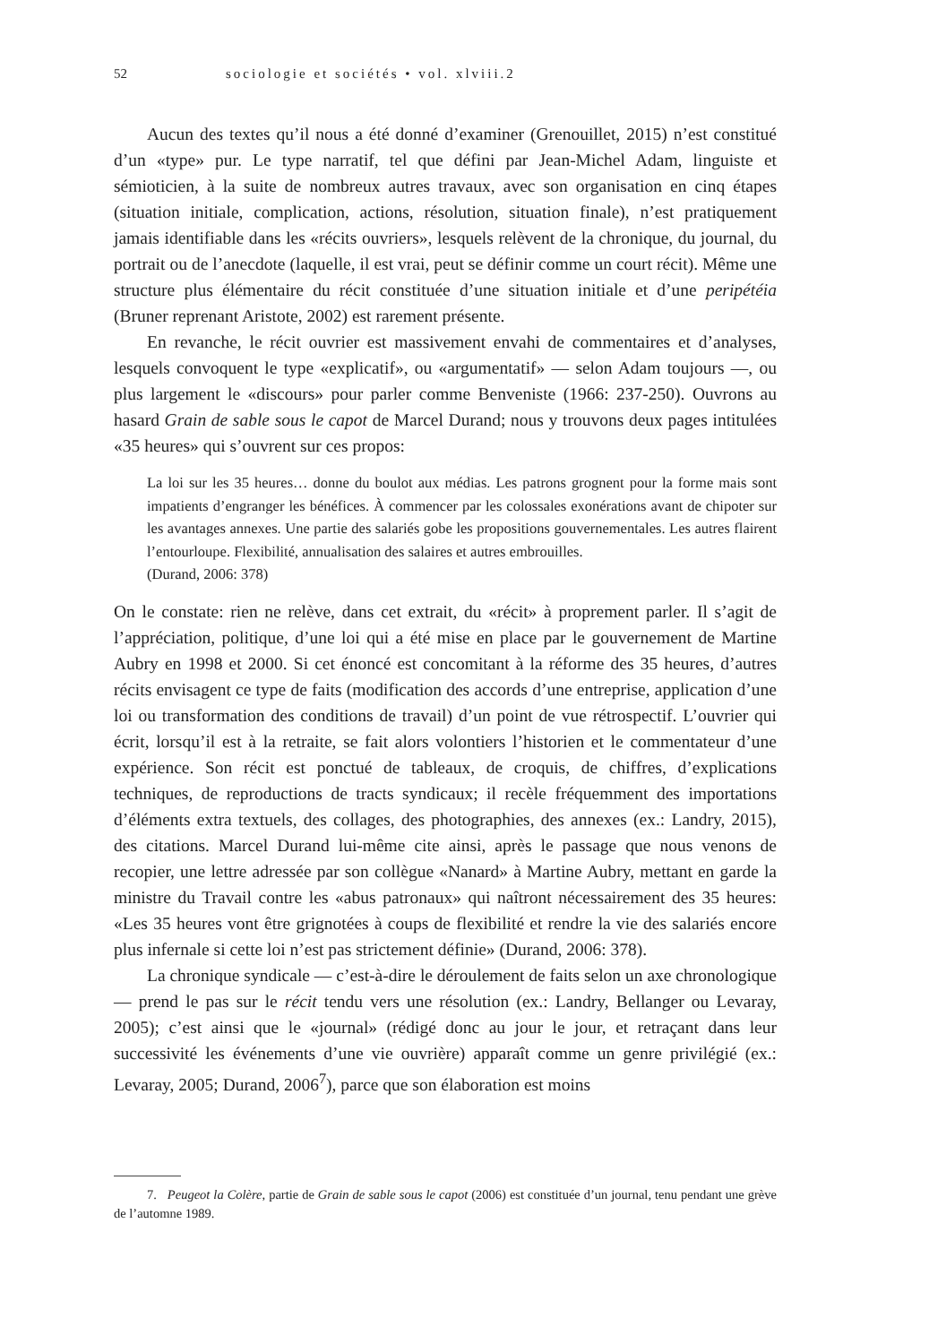52 sociologie et sociétés • vol. xlviii.2
Aucun des textes qu’il nous a été donné d’examiner (Grenouillet, 2015) n’est constitué d’un «type» pur. Le type narratif, tel que défini par Jean-Michel Adam, linguiste et sémioticien, à la suite de nombreux autres travaux, avec son organisation en cinq étapes (situation initiale, complication, actions, résolution, situation finale), n’est pratiquement jamais identifiable dans les «récits ouvriers», lesquels relèvent de la chronique, du journal, du portrait ou de l’anecdote (laquelle, il est vrai, peut se définir comme un court récit). Même une structure plus élémentaire du récit constituée d’une situation initiale et d’une peripétéia (Bruner reprenant Aristote, 2002) est rarement présente.
En revanche, le récit ouvrier est massivement envahi de commentaires et d’analyses, lesquels convoquent le type «explicatif», ou «argumentatif» — selon Adam toujours —, ou plus largement le «discours» pour parler comme Benveniste (1966: 237-250). Ouvrons au hasard Grain de sable sous le capot de Marcel Durand; nous y trouvons deux pages intitulées «35 heures» qui s’ouvrent sur ces propos:
La loi sur les 35 heures… donne du boulot aux médias. Les patrons grognent pour la forme mais sont impatients d’engranger les bénéfices. À commencer par les colossales exonérations avant de chipoter sur les avantages annexes. Une partie des salariés gobe les propositions gouvernementales. Les autres flairent l’entourloupe. Flexibilité, annualisation des salaires et autres embrouilles.
(Durand, 2006: 378)
On le constate: rien ne relève, dans cet extrait, du «récit» à proprement parler. Il s’agit de l’appréciation, politique, d’une loi qui a été mise en place par le gouvernement de Martine Aubry en 1998 et 2000. Si cet énoncé est concomitant à la réforme des 35 heures, d’autres récits envisagent ce type de faits (modification des accords d’une entreprise, application d’une loi ou transformation des conditions de travail) d’un point de vue rétrospectif. L’ouvrier qui écrit, lorsqu’il est à la retraite, se fait alors volontiers l’historien et le commentateur d’une expérience. Son récit est ponctué de tableaux, de croquis, de chiffres, d’explications techniques, de reproductions de tracts syndicaux; il recèle fréquemment des importations d’éléments extra textuels, des collages, des photographies, des annexes (ex.: Landry, 2015), des citations. Marcel Durand lui-même cite ainsi, après le passage que nous venons de recopier, une lettre adressée par son collègue «Nanard» à Martine Aubry, mettant en garde la ministre du Travail contre les «abus patronaux» qui naîtront nécessairement des 35 heures: «Les 35 heures vont être grignotées à coups de flexibilité et rendre la vie des salariés encore plus infernale si cette loi n’est pas strictement définie» (Durand, 2006: 378).
La chronique syndicale — c’est-à-dire le déroulement de faits selon un axe chronologique — prend le pas sur le récit tendu vers une résolution (ex.: Landry, Bellanger ou Levaray, 2005); c’est ainsi que le «journal» (rédigé donc au jour le jour, et retraçant dans leur successivité les événements d’une vie ouvrière) apparaît comme un genre privilégié (ex.: Levaray, 2005; Durand, 2006<sup>7</sup>), parce que son élaboration est moins
7. Peugeot la Colère, partie de Grain de sable sous le capot (2006) est constituée d’un journal, tenu pendant une grève de l’automne 1989.